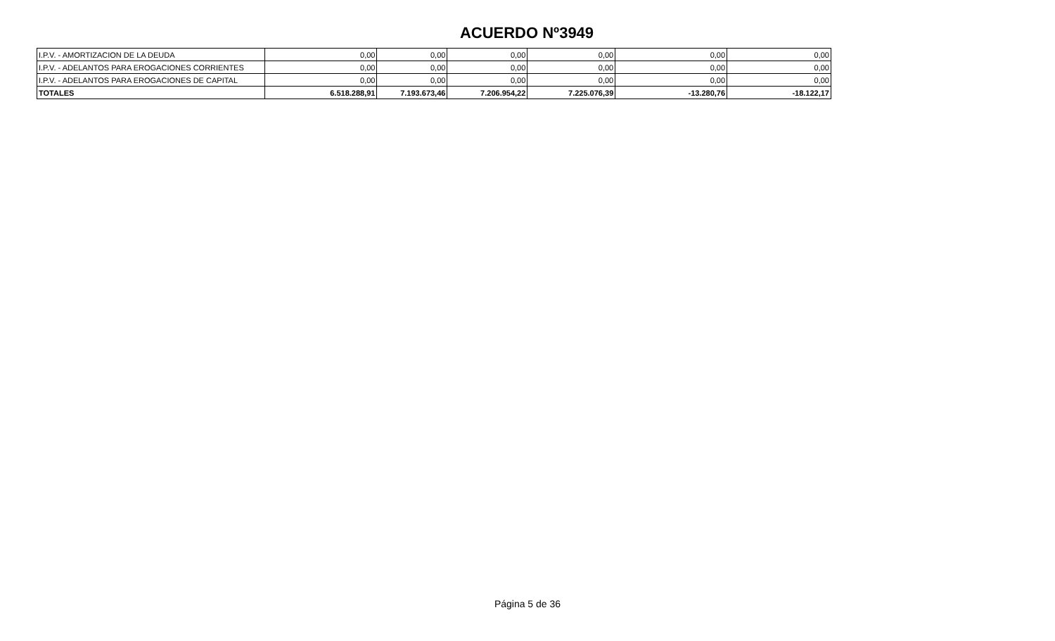ACUERDO Nº3949
| I.P.V. - AMORTIZACION DE LA DEUDA | 0,00 | 0,00 | 0,00 | 0,00 | 0,00 | 0,00 |
| I.P.V. - ADELANTOS PARA EROGACIONES CORRIENTES | 0,00 | 0,00 | 0,00 | 0,00 | 0,00 | 0,00 |
| I.P.V. - ADELANTOS PARA EROGACIONES DE CAPITAL | 0,00 | 0,00 | 0,00 | 0,00 | 0,00 | 0,00 |
| TOTALES | 6.518.288,91 | 7.193.673,46 | 7.206.954,22 | 7.225.076,39 | -13.280,76 | -18.122,17 |
Página 5 de 36